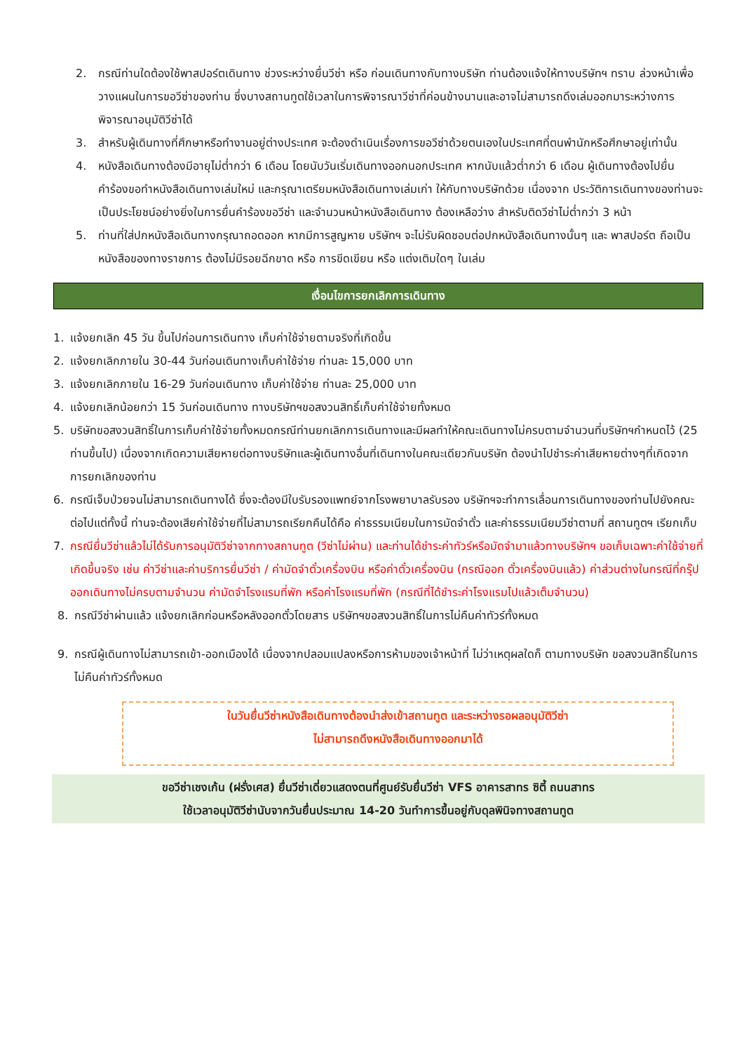2. กรณีท่านใดต้องใช้พาสปอร์ตเดินทาง ช่วงระหว่างยื่นวีซ่า หรือ ก่อนเดินทางกับทางบริษัท ท่านต้องแจ้งให้ทางบริษัทฯ ทราบ ล่วงหน้าเพื่อวางแผนในการขอวีซ่าของท่าน ซึ่งบางสถานทูตใช้เวลาในการพิจารณาวีซ่าที่ค่อนข้างนานและอาจไม่สามารถดึงเล่มออกมาระหว่างการพิจารณาอนุมัติวีซ่าได้
3. สำหรับผู้เดินทางที่ศึกษาหรือทำงานอยู่ต่างประเทศ จะต้องดำเนินเรื่องการขอวีซ่าด้วยตนเองในประเทศที่ตนพำนักหรือศึกษาอยู่เท่านั้น
4. หนังสือเดินทางต้องมีอายุไม่ต่ำกว่า 6 เดือน โดยนับวันเริ่มเดินทางออกนอกประเทศ หากนับแล้วต่ำกว่า 6 เดือน ผู้เดินทางต้องไปยื่นคำร้องขอทำหนังสือเดินทางเล่มใหม่ และกรุณาเตรียมหนังสือเดินทางเล่มเก่า ให้กับทางบริษัทด้วย เนื่องจาก ประวัติการเดินทางของท่านจะเป็นประโยชน์อย่างยิ่งในการยื่นคำร้องขอวีซ่า และจำนวนหน้าหนังสือเดินทาง ต้องเหลือว่าง สำหรับติดวีซ่าไม่ต่ำกว่า 3 หน้า
5. ท่านที่ใส่ปกหนังสือเดินทางกรุณาถอดออก หากมีการสูญหาย บริษัทฯ จะไม่รับผิดชอบต่อปกหนังสือเดินทางนั้นๆ และ พาสปอร์ต ถือเป็นหนังสือของทางราชการ ต้องไม่มีรอยฉีกขาด หรือ การขีดเขียน หรือ แต่งเติมใดๆ ในเล่ม
เงื่อนไขการยกเลิกการเดินทาง
1. แจ้งยกเลิก 45 วัน ขึ้นไปก่อนการเดินทาง เก็บค่าใช้จ่ายตามจริงที่เกิดขึ้น
2. แจ้งยกเลิกภายใน 30-44 วันก่อนเดินทางเก็บค่าใช้จ่าย ท่านละ 15,000 บาท
3. แจ้งยกเลิกภายใน 16-29 วันก่อนเดินทาง เก็บค่าใช้จ่าย ท่านละ 25,000 บาท
4. แจ้งยกเลิกน้อยกว่า 15 วันก่อนเดินทาง ทางบริษัทฯขอสงวนสิทธิ์เก็บค่าใช้จ่ายทั้งหมด
5. บริษัทขอสงวนสิทธิ์ในการเก็บค่าใช้จ่ายทั้งหมดกรณีท่านยกเลิกการเดินทางและมีผลทำให้คณะเดินทางไม่ครบตามจำนวนที่บริษัทฯกำหนดไว้ (25 ท่านขึ้นไป) เนื่องจากเกิดความเสียหายต่อทางบริษัทและผู้เดินทางอื่นที่เดินทางในคณะเดียวกันบริษัท ต้องนำไปชำระค่าเสียหายต่างๆที่เกิดจากการยกเลิกของท่าน
6. กรณีเจ็บป่วยจนไม่สามารถเดินทางได้ ซึ่งจะต้องมีใบรับรองแพทย์จากโรงพยาบาลรับรอง บริษัทฯจะทำการเลื่อนการเดินทางของท่านไปยังคณะต่อไปแต่ทั้งนี้ ท่านจะต้องเสียค่าใช้จ่ายที่ไม่สามารถเรียกคืนได้คือ ค่าธรรมเนียมในการมัดจำตั๋ว และค่าธรรมเนียมวีซ่าตามที่ สถานทูตฯ เรียกเก็บ
7. กรณียื่นวีซ่าแล้วไม่ได้รับการอนุมัติวีซ่าจากทางสถานทูต (วีซ่าไม่ผ่าน) และท่านได้ชำระค่าทัวร์หรือมัดจำมาแล้วทางบริษัทฯ ขอเก็บเฉพาะค่าใช้จ่ายที่เกิดขึ้นจริง เช่น ค่าวีซ่าและค่าบริการยื่นวีซ่า / ค่ามัดจำตั๋วเครื่องบิน หรือค่าตั๋วเครื่องบิน (กรณีออก ตั๋วเครื่องบินแล้ว) ค่าส่วนต่างในกรณีที่กรุ๊ปออกเดินทางไม่ครบตามจำนวน ค่ามัดจำโรงแรมที่พัก หรือค่าโรงแรมที่พัก (กรณีที่ได้ชำระค่าโรงแรมไปแล้วเต็มจำนวน)
8. กรณีวีซ่าผ่านแล้ว แจ้งยกเลิกก่อนหรือหลังออกตั๋วโดยสาร บริษัทฯขอสงวนสิทธิ์ในการไม่คืนค่าทัวร์ทั้งหมด
9. กรณีผู้เดินทางไม่สามารถเข้า-ออกเมืองได้ เนื่องจากปลอมแปลงหรือการห้ามของเจ้าหน้าที่ ไม่ว่าเหตุผลใดก็ ตามทางบริษัท ขอสงวนสิทธิ์ในการไม่คืนค่าทัวร์ทั้งหมด
ในวันยื่นวีซ่าหนังสือเดินทางต้องนำส่งเข้าสถานทูต และระหว่างรอผลอนุมัติวีซ่า
ไม่สามารถดึงหนังสือเดินทางออกมาได้
ขอวีซ่าเชงเก้น (ฝรั่งเศส) ยื่นวีซ่าเดี่ยวแสดงตนที่ศูนย์รับยื่นวีซ่า VFS อาคารสาทร ซิตี้ ถนนสาทร
ใช้เวลาอนุมัติวีซ่านับจากวันยื่นประมาณ 14-20 วันทำการขึ้นอยู่กับดุลพินิจทางสถานทูต